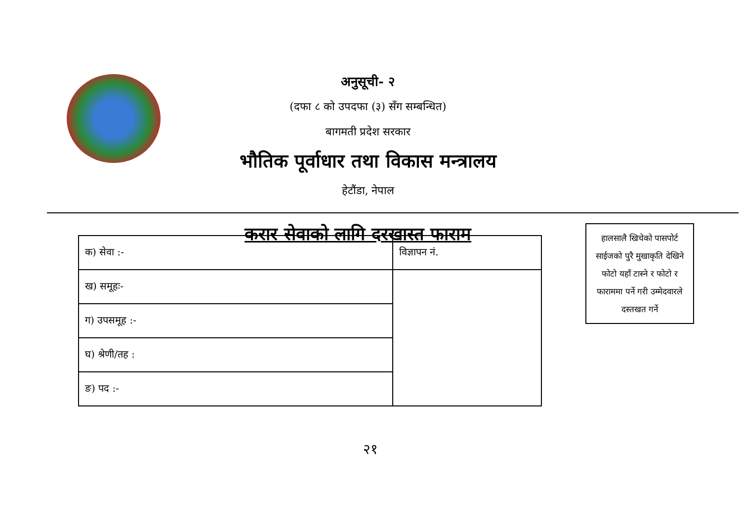अनुसूची- २
(दफा ८ को उपदफा (३) सँग सम्बन्धित)
बागमती प्रदेश सरकार
भौतिक पूर्वाधार तथा विकास मन्त्रालय
हेटौंडा, नेपाल
करार सेवाको लागि दरखास्त फाराम
हालसालै खिचेको पासपोर्ट साईजको पुरै मुखाकृति देखिने फोटो यहाँ टास्ने र फोटो र फाराममा पर्ने गरी उम्मेदवारले दस्तखत गर्ने
| क) सेवा :- | विज्ञापन नं. |
| ख) समूहः- | |
| ग) उपसमूह :- | |
| घ) श्रेणी/तह : | |
| ङ) पद :- | |
२१